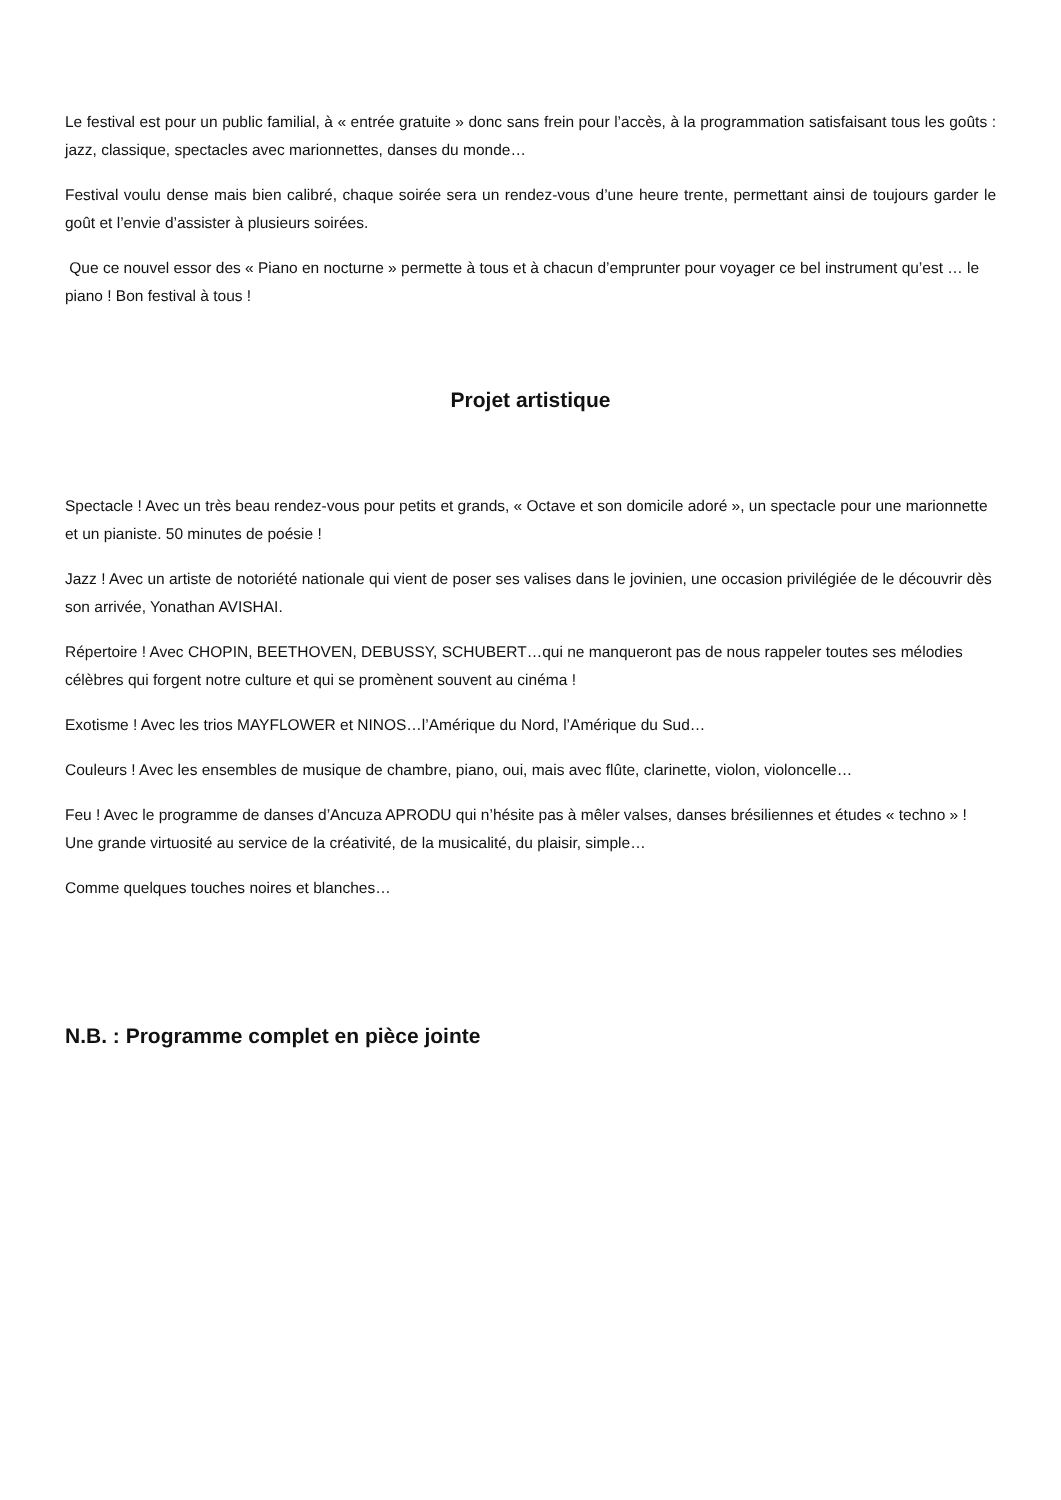Le festival est pour un public familial, à « entrée gratuite » donc sans frein pour l’accès, à la programmation satisfaisant tous les goûts : jazz, classique, spectacles avec marionnettes, danses du monde…
Festival voulu dense mais bien calibré, chaque soirée sera un rendez-vous d’une heure trente, permettant ainsi de toujours garder le goût et l’envie d’assister à plusieurs soirées.
Que ce nouvel essor des « Piano en nocturne » permette à tous et à chacun d’emprunter pour voyager ce bel instrument qu’est … le piano ! Bon festival à tous !
Projet artistique
Spectacle ! Avec un très beau rendez-vous pour petits et grands, « Octave et son domicile adoré », un spectacle pour une marionnette et un pianiste. 50 minutes de poésie !
Jazz ! Avec un artiste de notoriété nationale qui vient de poser ses valises dans le jovinien, une occasion privilégiée de le découvrir dès son arrivée, Yonathan AVISHAI.
Répertoire ! Avec CHOPIN, BEETHOVEN, DEBUSSY, SCHUBERT…qui ne manqueront pas de nous rappeler toutes ses mélodies célèbres qui forgent notre culture et qui se promènent souvent au cinéma !
Exotisme ! Avec les trios MAYFLOWER et NINOS…l’Amérique du Nord, l’Amérique du Sud…
Couleurs ! Avec les ensembles de musique de chambre, piano, oui, mais avec flûte, clarinette, violon, violoncelle…
Feu ! Avec le programme de danses d’Ancuza APRODU qui n’hésite pas à mêler valses, danses brésiliennes et études « techno » ! Une grande virtuosité au service de la créativité, de la musicalité, du plaisir, simple…
Comme quelques touches noires et blanches…
N.B. : Programme complet en pièce jointe